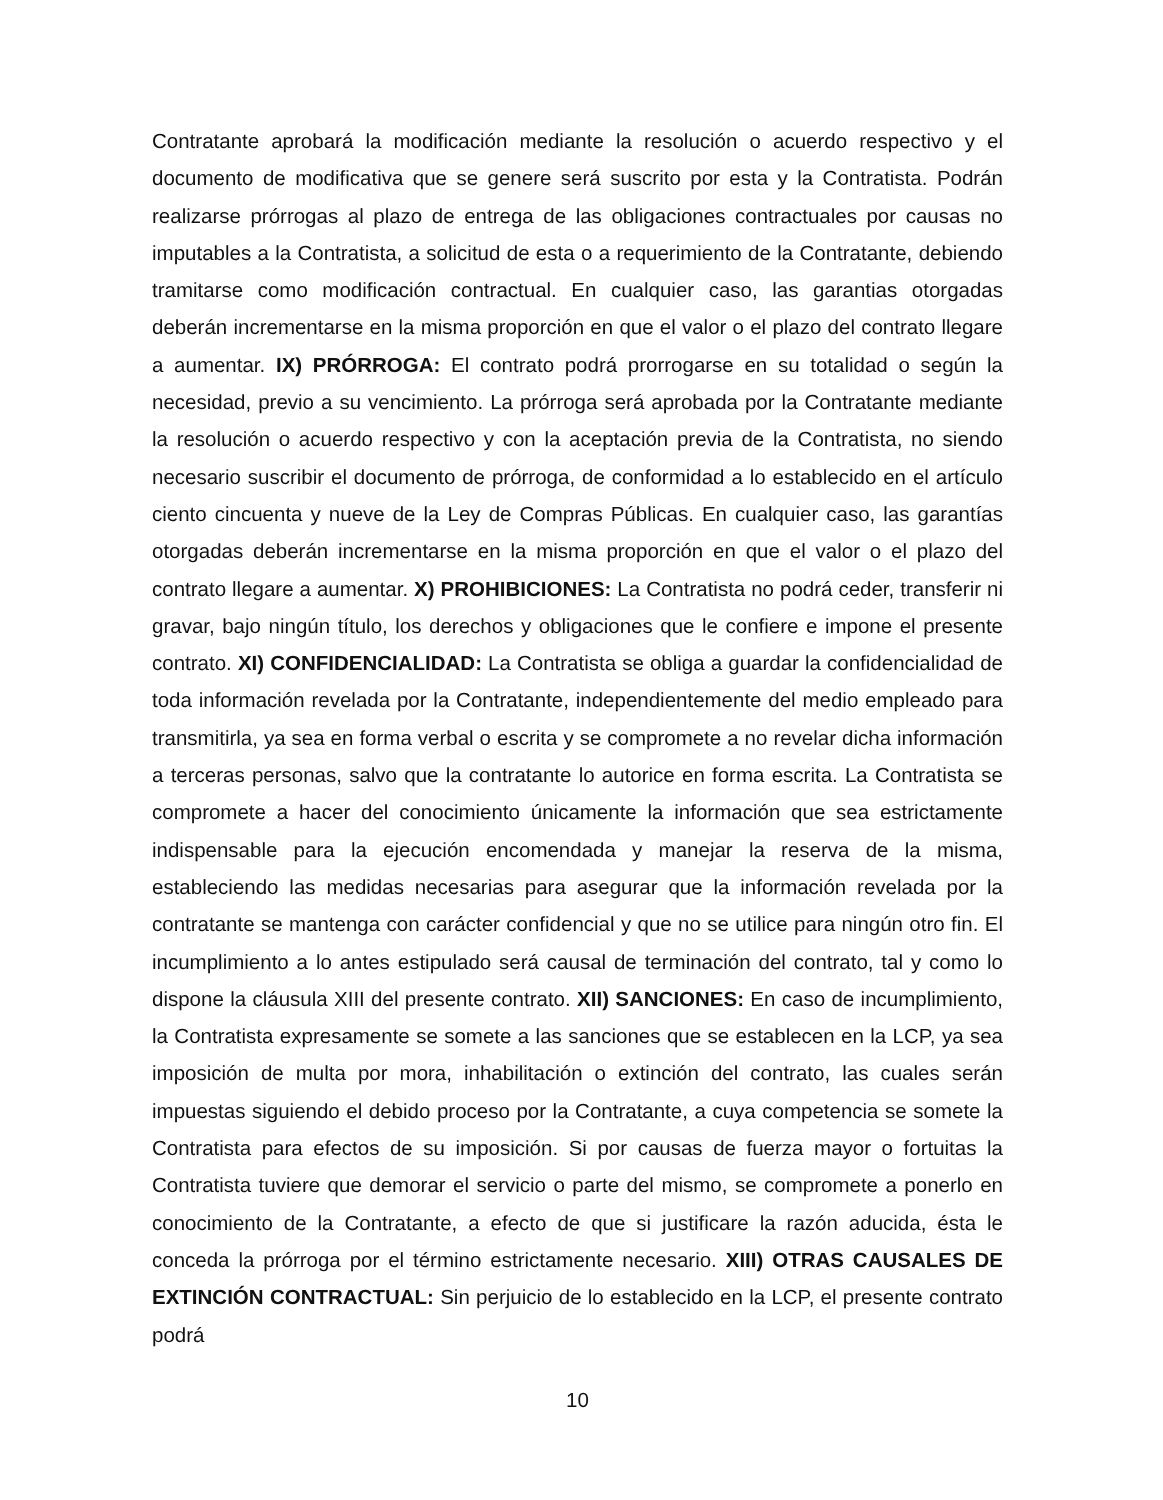Contratante aprobará la modificación mediante la resolución o acuerdo respectivo y el documento de modificativa que se genere será suscrito por esta y la Contratista. Podrán realizarse prórrogas al plazo de entrega de las obligaciones contractuales por causas no imputables a la Contratista, a solicitud de esta o a requerimiento de la Contratante, debiendo tramitarse como modificación contractual. En cualquier caso, las garantias otorgadas deberán incrementarse en la misma proporción en que el valor o el plazo del contrato llegare a aumentar. IX) PRÓRROGA: El contrato podrá prorrogarse en su totalidad o según la necesidad, previo a su vencimiento. La prórroga será aprobada por la Contratante mediante la resolución o acuerdo respectivo y con la aceptación previa de la Contratista, no siendo necesario suscribir el documento de prórroga, de conformidad a lo establecido en el artículo ciento cincuenta y nueve de la Ley de Compras Públicas. En cualquier caso, las garantías otorgadas deberán incrementarse en la misma proporción en que el valor o el plazo del contrato llegare a aumentar. X) PROHIBICIONES: La Contratista no podrá ceder, transferir ni gravar, bajo ningún título, los derechos y obligaciones que le confiere e impone el presente contrato. XI) CONFIDENCIALIDAD: La Contratista se obliga a guardar la confidencialidad de toda información revelada por la Contratante, independientemente del medio empleado para transmitirla, ya sea en forma verbal o escrita y se compromete a no revelar dicha información a terceras personas, salvo que la contratante lo autorice en forma escrita. La Contratista se compromete a hacer del conocimiento únicamente la información que sea estrictamente indispensable para la ejecución encomendada y manejar la reserva de la misma, estableciendo las medidas necesarias para asegurar que la información revelada por la contratante se mantenga con carácter confidencial y que no se utilice para ningún otro fin. El incumplimiento a lo antes estipulado será causal de terminación del contrato, tal y como lo dispone la cláusula XIII del presente contrato. XII) SANCIONES: En caso de incumplimiento, la Contratista expresamente se somete a las sanciones que se establecen en la LCP, ya sea imposición de multa por mora, inhabilitación o extinción del contrato, las cuales serán impuestas siguiendo el debido proceso por la Contratante, a cuya competencia se somete la Contratista para efectos de su imposición. Si por causas de fuerza mayor o fortuitas la Contratista tuviere que demorar el servicio o parte del mismo, se compromete a ponerlo en conocimiento de la Contratante, a efecto de que si justificare la razón aducida, ésta le conceda la prórroga por el término estrictamente necesario. XIII) OTRAS CAUSALES DE EXTINCIÓN CONTRACTUAL: Sin perjuicio de lo establecido en la LCP, el presente contrato podrá
10